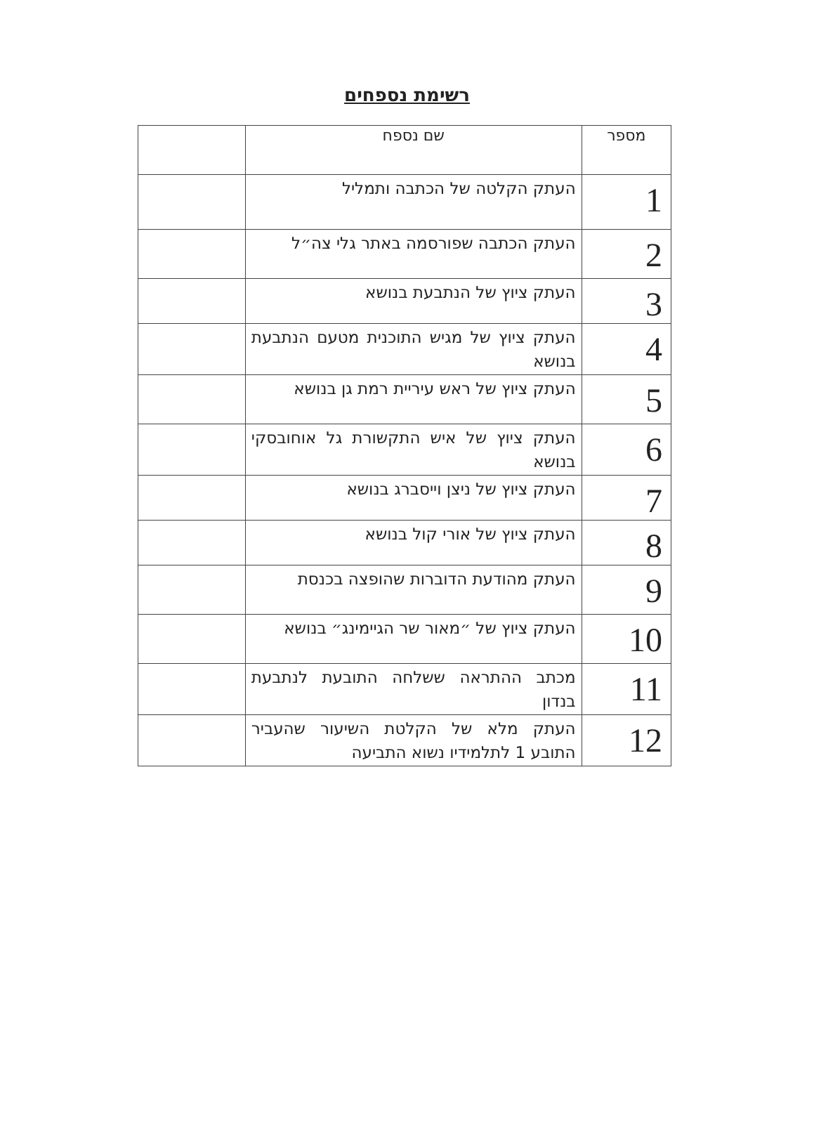רשימת נספחים
| מספר | שם נספח | |
| --- | --- | --- |
| 1 | העתק הקלטה של הכתבה ותמליל | |
| 2 | העתק הכתבה שפורסמה באתר גלי צה״ל | |
| 3 | העתק ציוץ של הנתבעת בנושא | |
| 4 | העתק ציוץ של מגיש התוכנית מטעם הנתבעת בנושא | |
| 5 | העתק ציוץ של ראש עיריית רמת גן בנושא | |
| 6 | העתק ציוץ של איש התקשורת גל אוחובסקי בנושא | |
| 7 | העתק ציוץ של ניצן וייסברג בנושא | |
| 8 | העתק ציוץ של אורי קול בנושא | |
| 9 | העתק מהודעת הדוברות שהופצה בכנסת | |
| 10 | העתק ציוץ של ״מאור שר הגיימינג״ בנושא | |
| 11 | מכתב ההתראה ששלחה התובעת לנתבעת בנדון | |
| 12 | העתק מלא של הקלטת השיעור שהעביר התובע 1 לתלמידיו נשוא התביעה | |